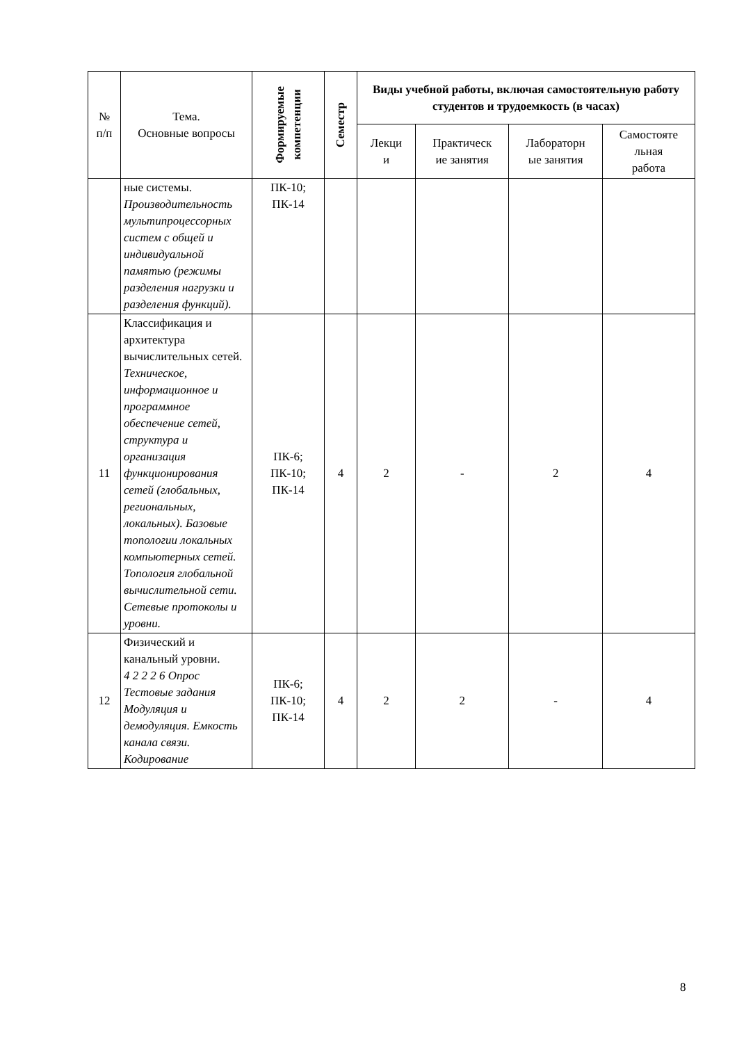| № п/п | Тема. Основные вопросы | Формируемые компетенции | Семестр | Виды учебной работы, включая самостоятельную работу студентов и трудоемкость (в часах) | | | |
| --- | --- | --- | --- | --- | --- | --- | --- |
| | | | | Лекци и | Практическ ие занятия | Лабораторн ые занятия | Самостояте льная работа |
| | ные системы. Производительность мультипроцессорных систем с общей и индивидуальной памятью (режимы разделения нагрузки и разделения функций). | ПК-10; ПК-14 | | | | | |
| 11 | Классификация и архитектура вычислительных сетей. Техническое, информационное и программное обеспечение сетей, структура и организация функционирования сетей (глобальных, региональных, локальных). Базовые топологии локальных компьютерных сетей. Топология глобальной вычислительной сети. Сетевые протоколы и уровни. | ПК-6; ПК-10; ПК-14 | 4 | 2 | - | 2 | 4 |
| 12 | Физический и канальный уровни. 4 2 2 2 6 Опрос Тестовые задания Модуляция и демодуляция. Емкость канала связи. Кодирование | ПК-6; ПК-10; ПК-14 | 4 | 2 | 2 | - | 4 |
8